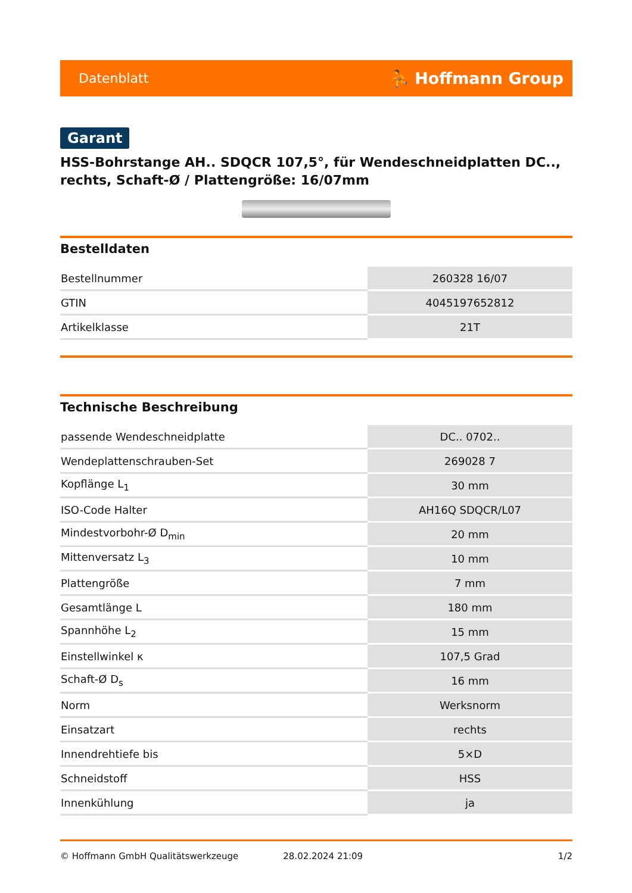Datenblatt ⛹ Hoffmann Group
Garant
HSS-Bohrstange AH.. SDQCR 107,5°, für Wendeschneidplatten DC.., rechts, Schaft-Ø / Plattengröße: 16/07mm
Bestelldaten
| Bestellnummer | 260328 16/07 |
| GTIN | 4045197652812 |
| Artikelklasse | 21T |
Technische Beschreibung
| passende Wendeschneidplatte | DC.. 0702.. |
| Wendeplattenschrauben-Set | 269028 7 |
| Kopflänge L<sub>1</sub> | 30 mm |
| ISO-Code Halter | AH16Q SDQCR/L07 |
| Mindestvorbohr-Ø D<sub>min</sub> | 20 mm |
| Mittenversatz L<sub>3</sub> | 10 mm |
| Plattengröße | 7 mm |
| Gesamtlänge L | 180 mm |
| Spannhöhe L<sub>2</sub> | 15 mm |
| Einstellwinkel κ | 107,5 Grad |
| Schaft-Ø D<sub>s</sub> | 16 mm |
| Norm | Werksnorm |
| Einsatzart | rechts |
| Innendrehtiefe bis | 5×D |
| Schneidstoff | HSS |
| Innenkühlung | ja |
© Hoffmann GmbH Qualitätswerkzeuge 28.02.2024 21:09 1/2